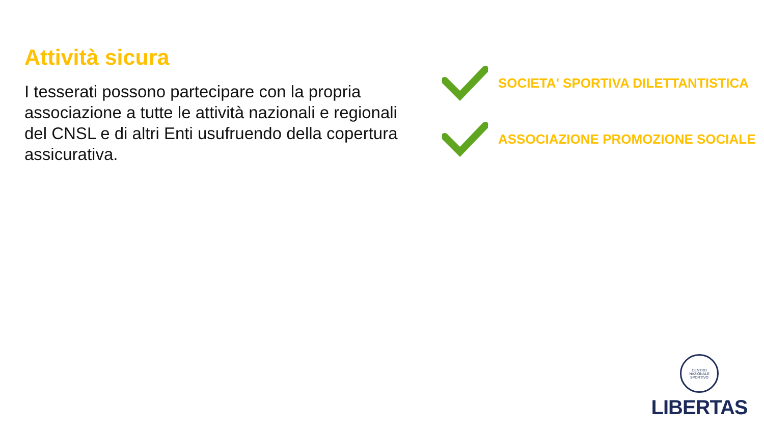Attività sicura
I tesserati possono partecipare con la propria associazione a tutte le attività nazionali e regionali del CNSL e di altri Enti usufruendo della copertura assicurativa.
SOCIETA' SPORTIVA DILETTANTISTICA
ASSOCIAZIONE PROMOZIONE SOCIALE
CENTRO NAZIONALE SPORTIVO
LIBERTAS